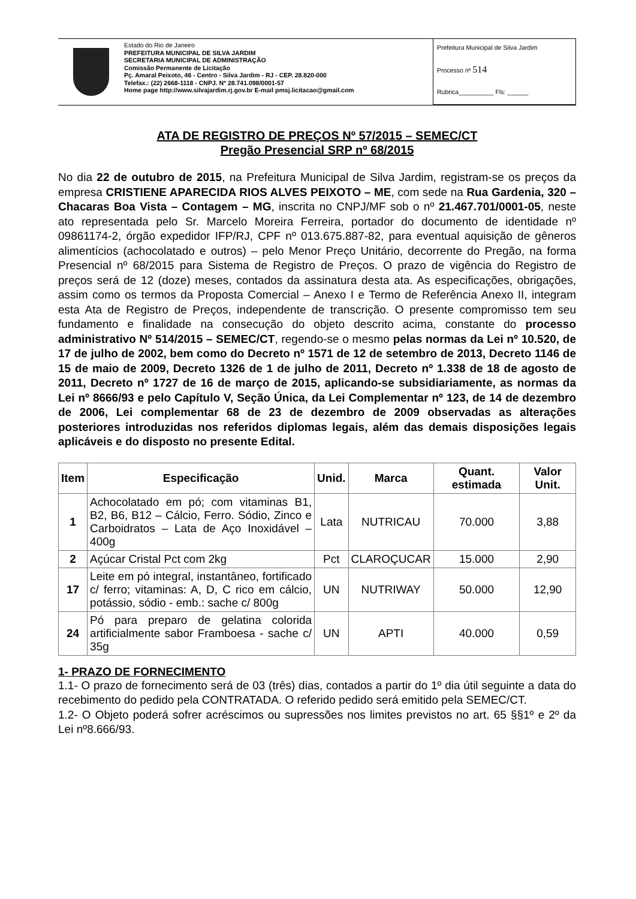Estado do Rio de Janeiro
PREFEITURA MUNICIPAL DE SILVA JARDIM
SECRETARIA MUNICIPAL DE ADMINISTRAÇÃO
Comissão Permanente de Licitação
Pç. Amaral Peixoto, 46 - Centro - Silva Jardim - RJ - CEP. 28.820-000
Telefax.: (22) 2668-1118 - CNPJ. Nº 28.741.098/0001-57
Home page http://www.silvajardim.rj.gov.br E-mail pmsj.licitacao@gmail.com
Prefeitura Municipal de Silva Jardim
Processo nº 514
Rubrica__________ Fls: ______
ATA DE REGISTRO DE PREÇOS Nº 57/2015 – SEMEC/CT
Pregão Presencial SRP nº 68/2015
No dia 22 de outubro de 2015, na Prefeitura Municipal de Silva Jardim, registram-se os preços da empresa CRISTIENE APARECIDA RIOS ALVES PEIXOTO – ME, com sede na Rua Gardenia, 320 – Chacaras Boa Vista – Contagem – MG, inscrita no CNPJ/MF sob o nº 21.467.701/0001-05, neste ato representada pelo Sr. Marcelo Moreira Ferreira, portador do documento de identidade nº 09861174-2, órgão expedidor IFP/RJ, CPF nº 013.675.887-82, para eventual aquisição de gêneros alimentícios (achocolatado e outros) – pelo Menor Preço Unitário, decorrente do Pregão, na forma Presencial nº 68/2015 para Sistema de Registro de Preços. O prazo de vigência do Registro de preços será de 12 (doze) meses, contados da assinatura desta ata. As especificações, obrigações, assim como os termos da Proposta Comercial – Anexo I e Termo de Referência Anexo II, integram esta Ata de Registro de Preços, independente de transcrição. O presente compromisso tem seu fundamento e finalidade na consecução do objeto descrito acima, constante do processo administrativo Nº 514/2015 – SEMEC/CT, regendo-se o mesmo pelas normas da Lei nº 10.520, de 17 de julho de 2002, bem como do Decreto nº 1571 de 12 de setembro de 2013, Decreto 1146 de 15 de maio de 2009, Decreto 1326 de 1 de julho de 2011, Decreto nº 1.338 de 18 de agosto de 2011, Decreto nº 1727 de 16 de março de 2015, aplicando-se subsidiariamente, as normas da Lei nº 8666/93 e pelo Capítulo V, Seção Única, da Lei Complementar nº 123, de 14 de dezembro de 2006, Lei complementar 68 de 23 de dezembro de 2009 observadas as alterações posteriores introduzidas nos referidos diplomas legais, além das demais disposições legais aplicáveis e do disposto no presente Edital.
| Item | Especificação | Unid. | Marca | Quant. estimada | Valor Unit. |
| --- | --- | --- | --- | --- | --- |
| 1 | Achocolatado em pó; com vitaminas B1, B2, B6, B12 – Cálcio, Ferro. Sódio, Zinco e Carboidratos – Lata de Aço Inoxidável – 400g | Lata | NUTRICAU | 70.000 | 3,88 |
| 2 | Açúcar Cristal Pct com 2kg | Pct | CLAROÇUCAR | 15.000 | 2,90 |
| 17 | Leite em pó integral, instantâneo, fortificado c/ ferro; vitaminas: A, D, C rico em cálcio, potássio, sódio - emb.: sache c/ 800g | UN | NUTRIWAY | 50.000 | 12,90 |
| 24 | Pó para preparo de gelatina colorida artificialmente sabor Framboesa - sache c/ 35g | UN | APTI | 40.000 | 0,59 |
1- PRAZO DE FORNECIMENTO
1.1- O prazo de fornecimento será de 03 (três) dias, contados a partir do 1º dia útil seguinte a data do recebimento do pedido pela CONTRATADA. O referido pedido será emitido pela SEMEC/CT.
1.2- O Objeto poderá sofrer acréscimos ou supressões nos limites previstos no art. 65 §§1º e 2º da Lei nº8.666/93.